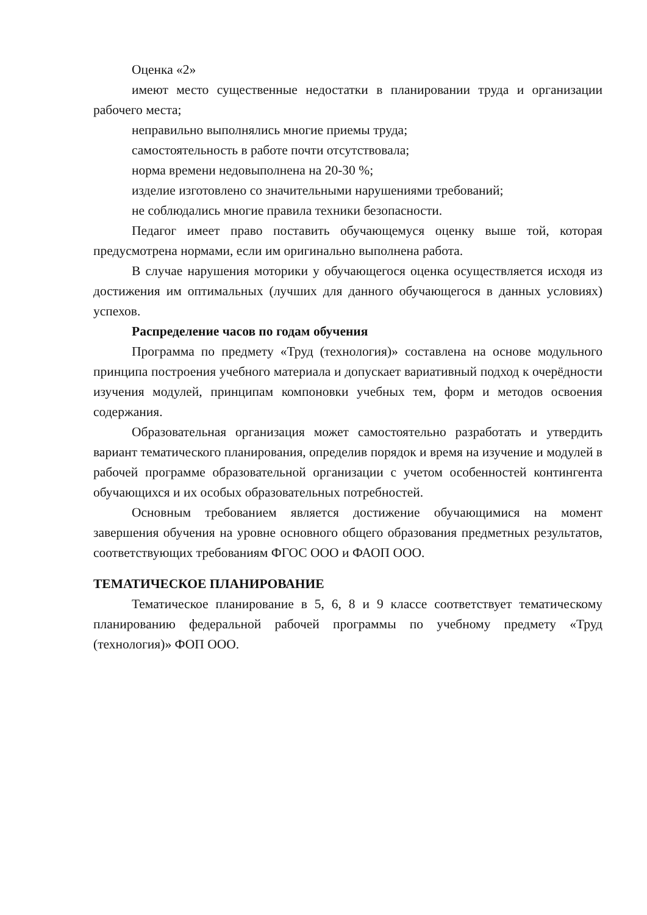Оценка «2»
имеют место существенные недостатки в планировании труда и организации рабочего места;
неправильно выполнялись многие приемы труда;
самостоятельность в работе почти отсутствовала;
норма времени недовыполнена на 20-30 %;
изделие изготовлено со значительными нарушениями требований;
не соблюдались многие правила техники безопасности.
Педагог имеет право поставить обучающемуся оценку выше той, которая предусмотрена нормами, если им оригинально выполнена работа.
В случае нарушения моторики у обучающегося оценка осуществляется исходя из достижения им оптимальных (лучших для данного обучающегося в данных условиях) успехов.
Распределение часов по годам обучения
Программа по предмету «Труд (технология)» составлена на основе модульного принципа построения учебного материала и допускает вариативный подход к очерёдности изучения модулей, принципам компоновки учебных тем, форм и методов освоения содержания.
Образовательная организация может самостоятельно разработать и утвердить вариант тематического планирования, определив порядок и время на изучение и модулей в рабочей программе образовательной организации с учетом особенностей контингента обучающихся и их особых образовательных потребностей.
Основным требованием является достижение обучающимися на момент завершения обучения на уровне основного общего образования предметных результатов, соответствующих требованиям ФГОС ООО и ФАОП ООО.
ТЕМАТИЧЕСКОЕ ПЛАНИРОВАНИЕ
Тематическое планирование в 5, 6, 8 и 9 классе соответствует тематическому планированию федеральной рабочей программы по учебному предмету «Труд (технология)» ФОП ООО.